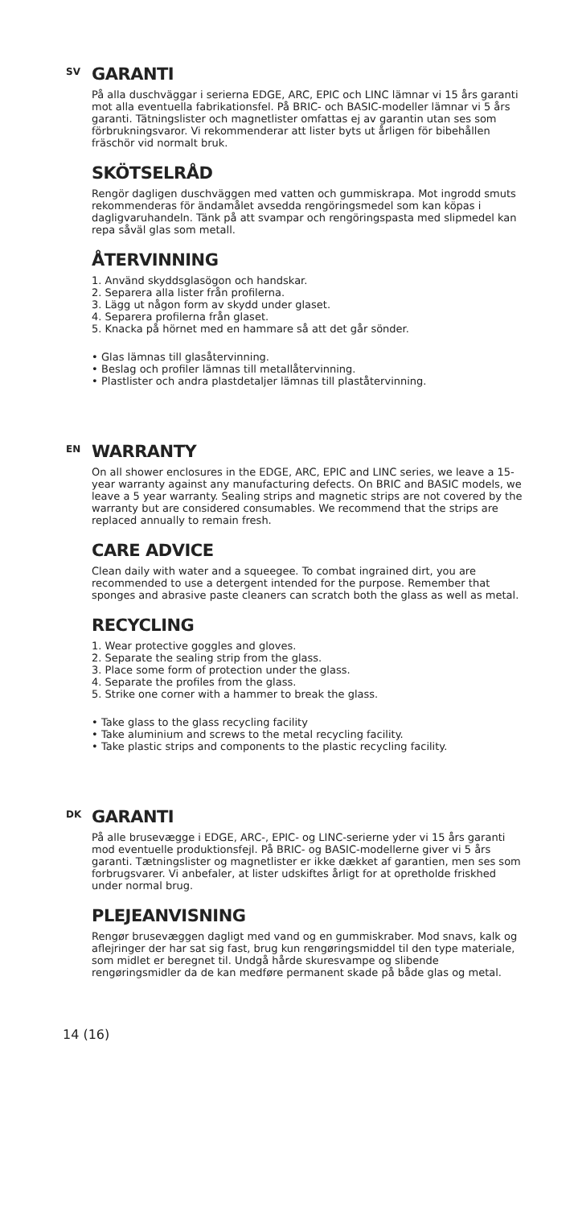SV
GARANTI
På alla duschväggar i serierna EDGE, ARC, EPIC och LINC lämnar vi 15 års garanti mot alla eventuella fabrikationsfel. På BRIC- och BASIC-modeller lämnar vi 5 års garanti. Tätningslister och magnetlister omfattas ej av garantin utan ses som förbrukningsvaror. Vi rekommenderar att lister byts ut årligen för bibehållen fräschör vid normalt bruk.
SKÖTSELRÅD
Rengör dagligen duschväggen med vatten och gummiskrapa. Mot ingrodd smuts rekommenderas för ändamålet avsedda rengöringsmedel som kan köpas i dagligvaruhandeln. Tänk på att svampar och rengöringspasta med slipmedel kan repa såväl glas som metall.
ÅTERVINNING
1. Använd skyddsglasögon och handskar.
2. Separera alla lister från profilerna.
3. Lägg ut någon form av skydd under glaset.
4. Separera profilerna från glaset.
5. Knacka på hörnet med en hammare så att det går sönder.
• Glas lämnas till glasåtervinning.
• Beslag och profiler lämnas till metallåtervinning.
• Plastlister och andra plastdetaljer lämnas till plaståtervinning.
EN
WARRANTY
On all shower enclosures in the EDGE, ARC, EPIC and LINC series, we leave a 15-year warranty against any manufacturing defects. On BRIC and BASIC models, we leave a 5 year warranty. Sealing strips and magnetic strips are not covered by the warranty but are considered consumables. We recommend that the strips are replaced annually to remain fresh.
CARE ADVICE
Clean daily with water and a squeegee. To combat ingrained dirt, you are recommended to use a detergent intended for the purpose. Remember that sponges and abrasive paste cleaners can scratch both the glass as well as metal.
RECYCLING
1. Wear protective goggles and gloves.
2. Separate the sealing strip from the glass.
3. Place some form of protection under the glass.
4. Separate the profiles from the glass.
5. Strike one corner with a hammer to break the glass.
• Take glass to the glass recycling facility
• Take aluminium and screws to the metal recycling facility.
• Take plastic strips and components to the plastic recycling facility.
DK
GARANTI
På alle brusevægge i EDGE, ARC-, EPIC- og LINC-serierne yder vi 15 års garanti mod eventuelle produktionsfejl. På BRIC- og BASIC-modellerne giver vi 5 års garanti. Tætningslister og magnetlister er ikke dækket af garantien, men ses som forbrugsvarer. Vi anbefaler, at lister udskiftes årligt for at opretholde friskhed under normal brug.
PLEJEANVISNING
Rengør brusevæggen dagligt med vand og en gummiskraber. Mod snavs, kalk og aflejringer der har sat sig fast, brug kun rengøringsmiddel til den type materiale, som midlet er beregnet til. Undgå hårde skuresvampe og slibende rengøringsmidler da de kan medføre permanent skade på både glas og metal.
14 (16)